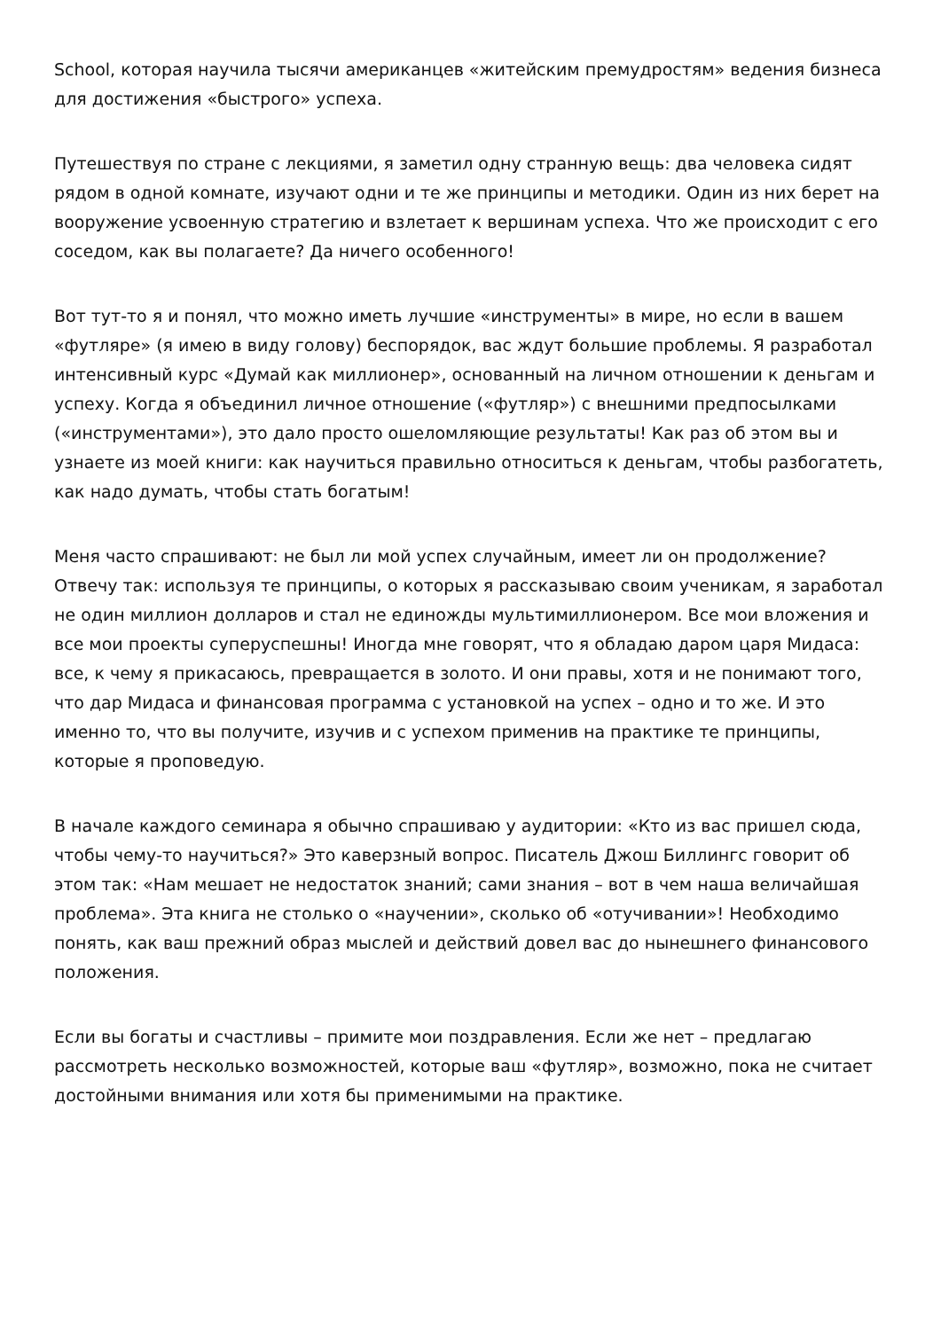School, которая научила тысячи американцев «житейским премудростям» ведения бизнеса для достижения «быстрого» успеха.
Путешествуя по стране с лекциями, я заметил одну странную вещь: два человека сидят рядом в одной комнате, изучают одни и те же принципы и методики. Один из них берет на вооружение усвоенную стратегию и взлетает к вершинам успеха. Что же происходит с его соседом, как вы полагаете? Да ничего особенного!
Вот тут-то я и понял, что можно иметь лучшие «инструменты» в мире, но если в вашем «футляре» (я имею в виду голову) беспорядок, вас ждут большие проблемы. Я разработал интенсивный курс «Думай как миллионер», основанный на личном отношении к деньгам и успеху. Когда я объединил личное отношение («футляр») с внешними предпосылками («инструментами»), это дало просто ошеломляющие результаты! Как раз об этом вы и узнаете из моей книги: как научиться правильно относиться к деньгам, чтобы разбогатеть, как надо думать, чтобы стать богатым!
Меня часто спрашивают: не был ли мой успех случайным, имеет ли он продолжение? Отвечу так: используя те принципы, о которых я рассказываю своим ученикам, я заработал не один миллион долларов и стал не единожды мультимиллионером. Все мои вложения и все мои проекты суперуспешны! Иногда мне говорят, что я обладаю даром царя Мидаса: все, к чему я прикасаюсь, превращается в золото. И они правы, хотя и не понимают того, что дар Мидаса и финансовая программа с установкой на успех – одно и то же. И это именно то, что вы получите, изучив и с успехом применив на практике те принципы, которые я проповедую.
В начале каждого семинара я обычно спрашиваю у аудитории: «Кто из вас пришел сюда, чтобы чему-то научиться?» Это каверзный вопрос. Писатель Джош Биллингс говорит об этом так: «Нам мешает не недостаток знаний; сами знания – вот в чем наша величайшая проблема». Эта книга не столько о «научении», сколько об «отучивании»! Необходимо понять, как ваш прежний образ мыслей и действий довел вас до нынешнего финансового положения.
Если вы богаты и счастливы – примите мои поздравления. Если же нет – предлагаю рассмотреть несколько возможностей, которые ваш «футляр», возможно, пока не считает достойными внимания или хотя бы применимыми на практике.